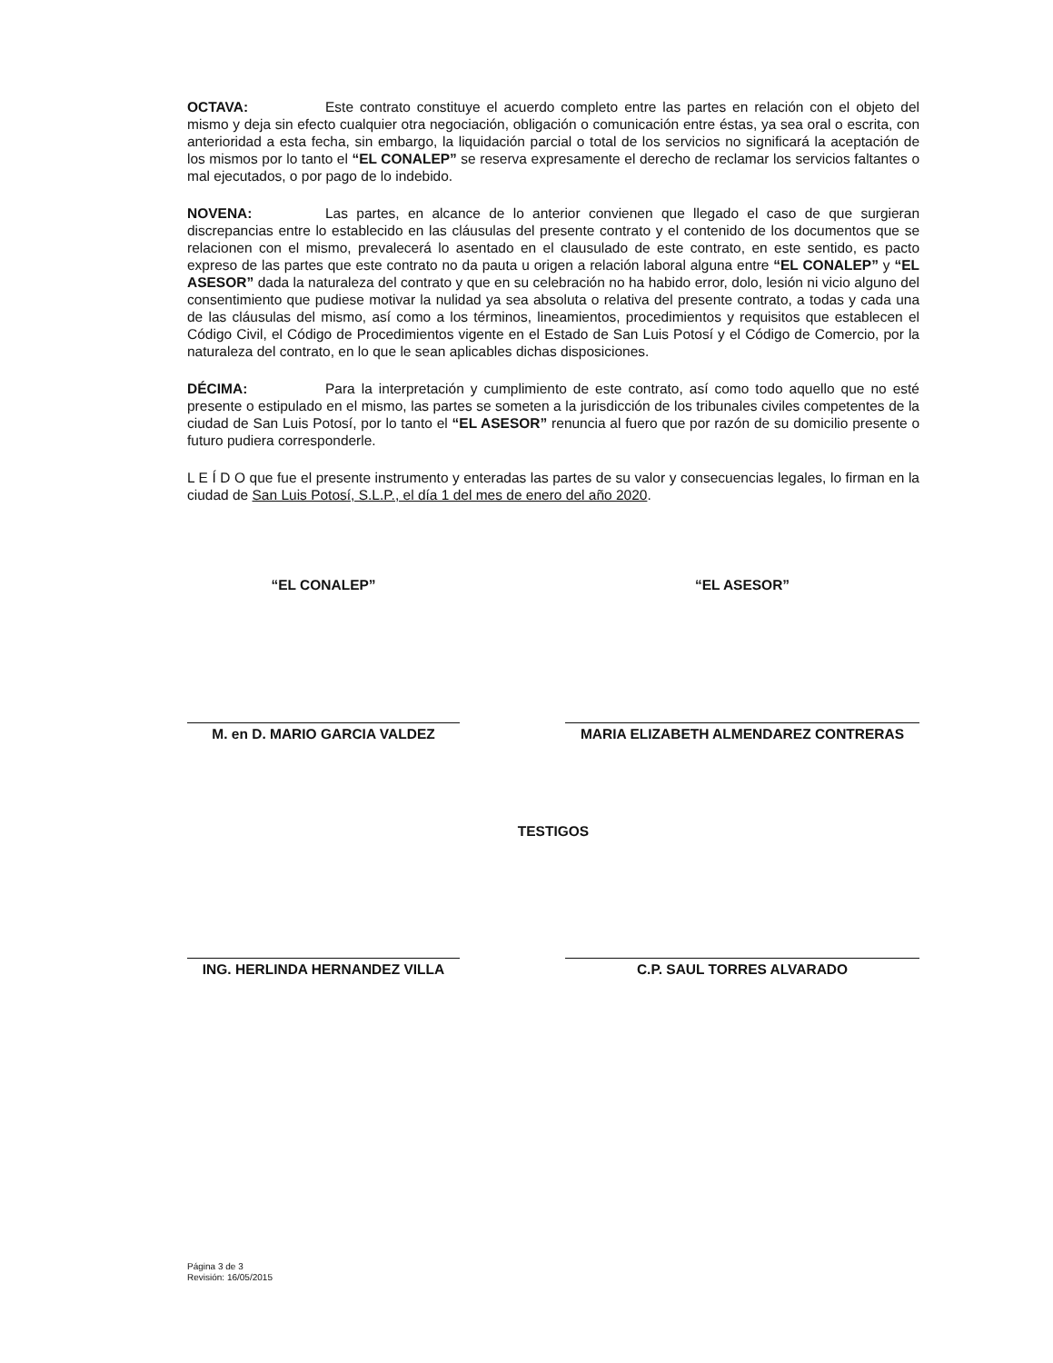OCTAVA: Este contrato constituye el acuerdo completo entre las partes en relación con el objeto del mismo y deja sin efecto cualquier otra negociación, obligación o comunicación entre éstas, ya sea oral o escrita, con anterioridad a esta fecha, sin embargo, la liquidación parcial o total de los servicios no significará la aceptación de los mismos por lo tanto el “EL CONALEP” se reserva expresamente el derecho de reclamar los servicios faltantes o mal ejecutados, o por pago de lo indebido.
NOVENA: Las partes, en alcance de lo anterior convienen que llegado el caso de que surgieran discrepancias entre lo establecido en las cláusulas del presente contrato y el contenido de los documentos que se relacionen con el mismo, prevalecerá lo asentado en el clausulado de este contrato, en este sentido, es pacto expreso de las partes que este contrato no da pauta u origen a relación laboral alguna entre “EL CONALEP” y “EL ASESOR” dada la naturaleza del contrato y que en su celebración no ha habido error, dolo, lesión ni vicio alguno del consentimiento que pudiese motivar la nulidad ya sea absoluta o relativa del presente contrato, a todas y cada una de las cláusulas del mismo, así como a los términos, lineamientos, procedimientos y requisitos que establecen el Código Civil, el Código de Procedimientos vigente en el Estado de San Luis Potosí y el Código de Comercio, por la naturaleza del contrato, en lo que le sean aplicables dichas disposiciones.
DÉCIMA: Para la interpretación y cumplimiento de este contrato, así como todo aquello que no esté presente o estipulado en el mismo, las partes se someten a la jurisdicción de los tribunales civiles competentes de la ciudad de San Luis Potosí, por lo tanto el “EL ASESOR” renuncia al fuero que por razón de su domicilio presente o futuro pudiera corresponderle.
L E Í D O que fue el presente instrumento y enteradas las partes de su valor y consecuencias legales, lo firman en la ciudad de San Luis Potosí, S.L.P., el día 1 del mes de enero del año 2020.
“EL CONALEP”
M. en D. MARIO GARCIA VALDEZ
“EL ASESOR”
MARIA ELIZABETH ALMENDAREZ CONTRERAS
TESTIGOS
ING. HERLINDA HERNANDEZ VILLA C.P. SAUL TORRES ALVARADO
Página 3 de 3
Revisión: 16/05/2015